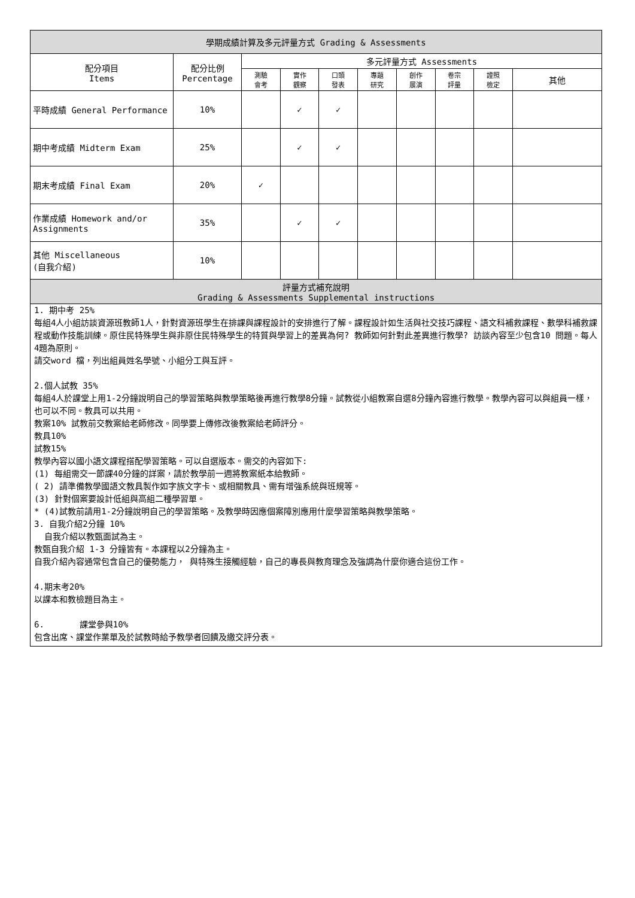| 學期成績計算及多元評量方式 Grading & Assessments | | | | | | | | | |
| --- | --- | --- | --- | --- | --- | --- | --- | --- | --- |
| 配分項目 Items | 配分比例 Percentage | 多元評量方式 Assessments | | | | | | | |
| | | 測驗 會考 | 實作 觀察 | 口頭 發表 | 專題 研究 | 創作 展演 | 卷宗 評量 | 證照 檢定 | 其他 |
| 平時成績 General Performance | 10% | | ✓ | ✓ | | | | | |
| 期中考成績 Midterm Exam | 25% | | ✓ | ✓ | | | | | |
| 期末考成績 Final Exam | 20% | ✓ | | | | | | | |
| 作業成績 Homework and/or Assignments | 35% | | ✓ | ✓ | | | | | |
| 其他 Miscellaneous (自我介紹) | 10% | | | | | | | | |
| 評量方式補充說明 Grading & Assessments Supplemental instructions | | | | | | | | | |
| 1. 期中考 25% 每組4人小組訪談資源班教師1人，針對資源班學生在排課與課程設計的安排進行了解。課程設計如生活與社交技巧課程、語文科補救課程、數學科補救課程或動作技能訓練。原住民特殊學生與非原住民特殊學生的特質與學習上的差異為何? 教師如何針對此差異進行教學? 訪談內容至少包含10 問題。每人4題為原則。 請交word 檔，列出組員姓名學號、小組分工與互評。 2.個人試教 35% 每組4人於課堂上用1-2分鐘說明自己的學習策略與教學策略後再進行教學8分鐘。試教從小組教案自選8分鐘內容進行教學。教學內容可以與組員一樣，也可以不同。教具可以共用。 教案10% 試教前交教案給老師修改。同學要上傳修改後教案給老師評分。 教具10% 試教15% 教學內容以國小語文課程搭配學習策略。可以自選版本。需交的內容如下: (1) 每組需交一節課40分鐘的詳案，請於教學前一週將教案紙本給教師。 ( 2) 請準備教學國語文教具製作如字族文字卡、或相關教具、需有增強系統與班規等。 (3) 針對個案要設計低組與高組二種學習單。 * (4)試教前請用1-2分鐘說明自己的學習策略。及教學時因應個案障別應用什麼學習策略與教學策略。 3. 自我介紹2分鐘 10% 自我介紹以教甄面試為主。 教甄自我介紹 1-3 分鐘皆有。本課程以2分鐘為主。 自我介紹內容通常包含自己的優勢能力， 與特殊生接觸經驗，自己的專長與教育理念及強調為什麼你適合這份工作。 4.期末考20% 以課本和教檢題目為主。 6. 課堂參與10% 包含出席、課堂作業單及於試教時給予教學者回饋及繳交評分表。 | | | | | | | | | |